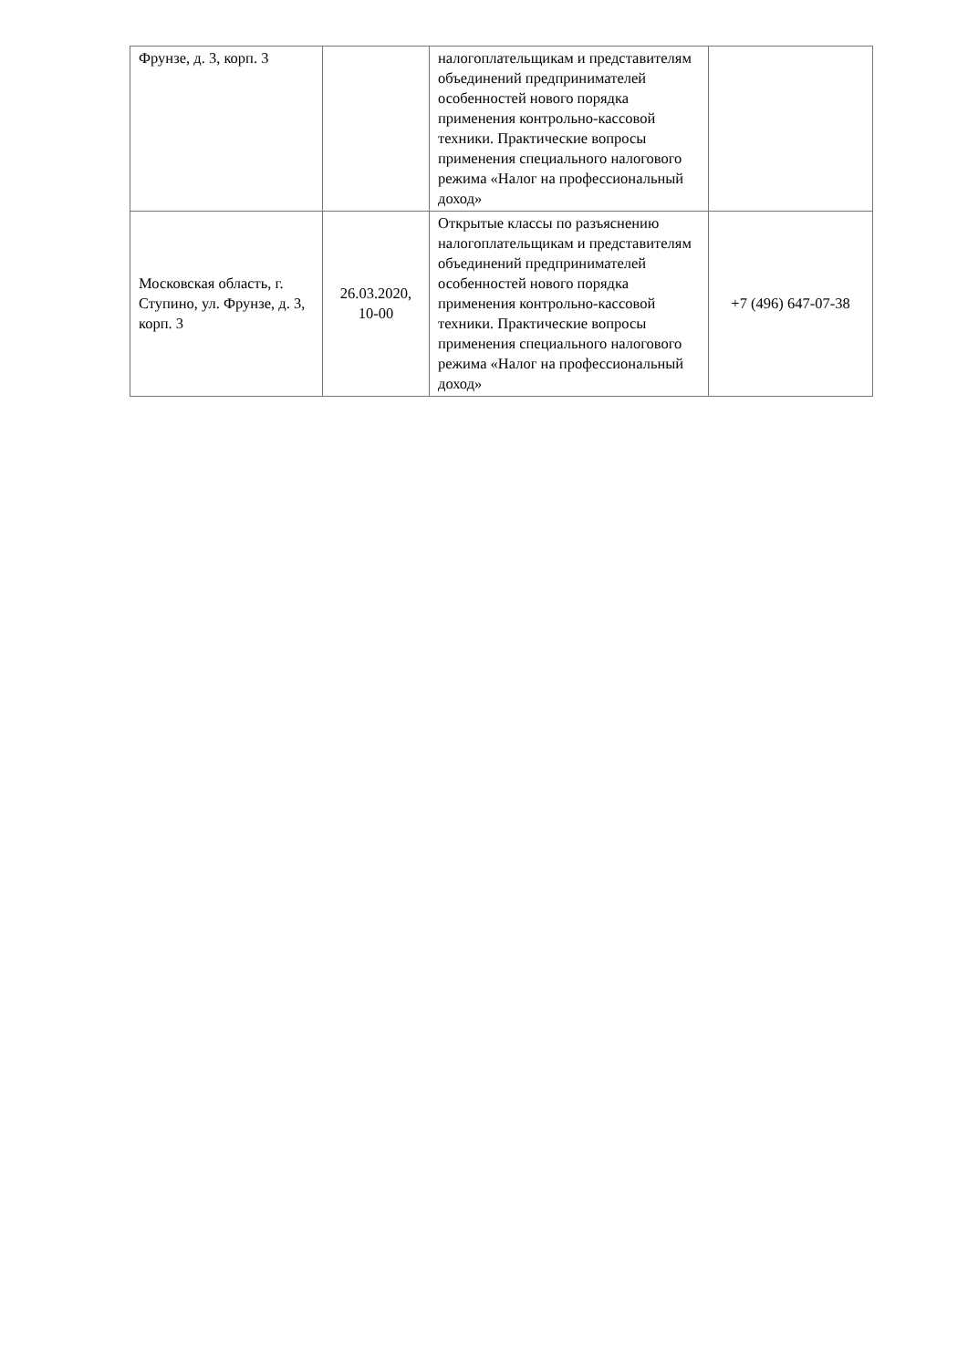| Фрунзе, д. 3, корп. 3 | | налогоплательщикам и представителям объединений предпринимателей особенностей нового порядка применения контрольно-кассовой техники. Практические вопросы применения специального налогового режима «Налог на профессиональный доход» | |
| Московская область, г. Ступино, ул. Фрунзе, д. 3, корп. 3 | 26.03.2020, 10-00 | Открытые классы по разъяснению налогоплательщикам и представителям объединений предпринимателей особенностей нового порядка применения контрольно-кассовой техники. Практические вопросы применения специального налогового режима «Налог на профессиональный доход» | +7 (496) 647-07-38 |